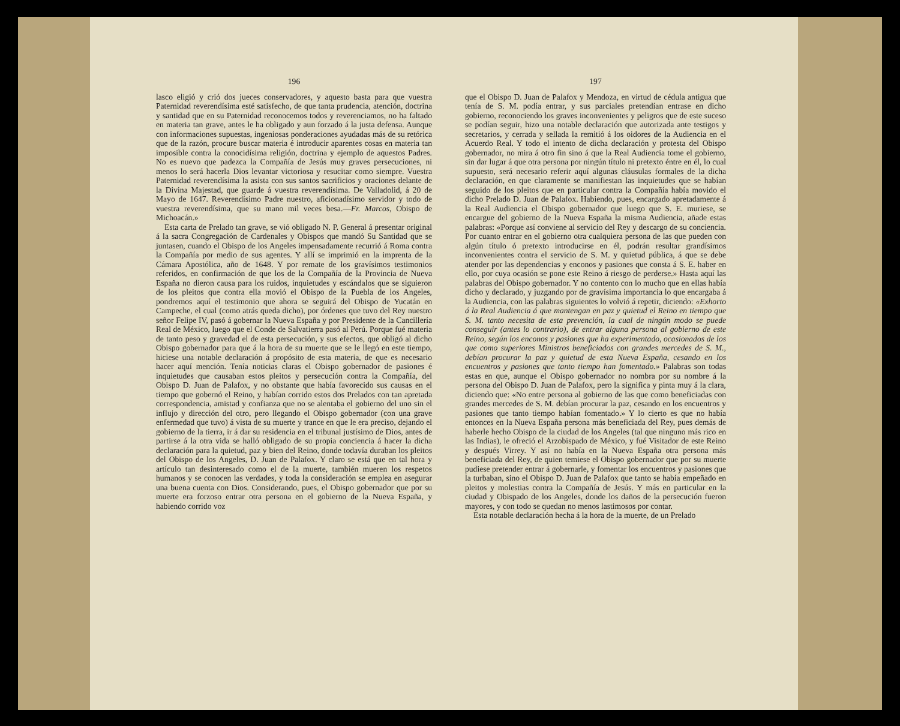196
lasco eligió y crió dos jueces conservadores, y aquesto basta para que vuestra Paternidad reverendísima esté satisfecho, de que tanta prudencia, atención, doctrina y santidad que en su Paternidad reconocemos todos y reverenciamos, no ha faltado en materia tan grave, antes le ha obligado y aun forzado á la justa defensa. Aunque con informaciones supuestas, ingeniosas ponderaciones ayudadas más de su retórica que de la razón, procure buscar materia é introducir aparentes cosas en materia tan imposible contra la conocidísima religión, doctrina y ejemplo de aquestos Padres. No es nuevo que padezca la Compañía de Jesús muy graves persecuciones, ni menos lo será hacerla Dios levantar victoriosa y resucitar como siempre. Vuestra Paternidad reverendísima la asista con sus santos sacrificios y oraciones delante de la Divina Majestad, que guarde á vuestra reverendísima. De Valladolid, á 20 de Mayo de 1647. Reverendísimo Padre nuestro, aficionadísimo servidor y todo de vuestra reverendísima, que su mano mil veces besa.—Fr. Marcos, Obispo de Michoacán.»
Esta carta de Prelado tan grave, se vió obligado N. P. General á presentar original á la sacra Congregación de Cardenales y Obispos que mandó Su Santidad que se juntasen, cuando el Obispo de los Angeles impensadamente recurrió á Roma contra la Compañía por medio de sus agentes. Y allí se imprimió en la imprenta de la Cámara Apostólica, año de 1648. Y por remate de los gravísimos testimonios referidos, en confirmación de que los de la Compañía de la Provincia de Nueva España no dieron causa para los ruidos, inquietudes y escándalos que se siguieron de los pleitos que contra ella movió el Obispo de la Puebla de los Angeles, pondremos aquí el testimonio que ahora se seguirá del Obispo de Yucatán en Campeche, el cual (como atrás queda dicho), por órdenes que tuvo del Rey nuestro señor Felipe IV, pasó á gobernar la Nueva España y por Presidente de la Cancillería Real de México, luego que el Conde de Salvatierra pasó al Perú. Porque fué materia de tanto peso y gravedad el de esta persecución, y sus efectos, que obligó al dicho Obispo gobernador para que á la hora de su muerte que se le llegó en este tiempo, hiciese una notable declaración á propósito de esta materia, de que es necesario hacer aquí mención. Tenía noticias claras el Obispo gobernador de pasiones é inquietudes que causaban estos pleitos y persecución contra la Compañía, del Obispo D. Juan de Palafox, y no obstante que había favorecido sus causas en el tiempo que gobernó el Reino, y habían corrido estos dos Prelados con tan apretada correspondencia, amistad y confianza que no se alentaba el gobierno del uno sin el influjo y dirección del otro, pero llegando el Obispo gobernador (con una grave enfermedad que tuvo) á vista de su muerte y trance en que le era preciso, dejando el gobierno de la tierra, ir á dar su residencia en el tribunal justísimo de Dios, antes de partirse á la otra vida se halló obligado de su propia conciencia á hacer la dicha declaración para la quietud, paz y bien del Reino, donde todavía duraban los pleitos del Obispo de los Angeles, D. Juan de Palafox. Y claro se está que en tal hora y artículo tan desinteresado como el de la muerte, también mueren los respetos humanos y se conocen las verdades, y toda la consideración se emplea en asegurar una buena cuenta con Dios. Considerando, pues, el Obispo gobernador que por su muerte era forzoso entrar otra persona en el gobierno de la Nueva España, y habiendo corrido voz
197
que el Obispo D. Juan de Palafox y Mendoza, en virtud de cédula antigua que tenía de S. M. podía entrar, y sus parciales pretendían entrase en dicho gobierno, reconociendo los graves inconvenientes y peligros que de este suceso se podían seguir, hizo una notable declaración que autorizada ante testigos y secretarios, y cerrada y sellada la remitió á los oidores de la Audiencia en el Acuerdo Real. Y todo el intento de dicha declaración y protesta del Obispo gobernador, no mira á otro fin sino á que la Real Audiencia tome el gobierno, sin dar lugar á que otra persona por ningún título ni pretexto éntre en él, lo cual supuesto, será necesario referir aquí algunas cláusulas formales de la dicha declaración, en que claramente se manifiestan las inquietudes que se habían seguido de los pleitos que en particular contra la Compañía había movido el dicho Prelado D. Juan de Palafox. Habiendo, pues, encargado apretadamente á la Real Audiencia el Obispo gobernador que luego que S. E. muriese, se encargue del gobierno de la Nueva España la misma Audiencia, añade estas palabras: «Porque así conviene al servicio del Rey y descargo de su conciencia. Por cuanto entrar en el gobierno otra cualquiera persona de las que pueden con algún título ó pretexto introducirse en él, podrán resultar grandísimos inconvenientes contra el servicio de S. M. y quietud pública, á que se debe atender por las dependencias y enconos y pasiones que consta á S. E. haber en ello, por cuya ocasión se pone este Reino á riesgo de perderse.» Hasta aquí las palabras del Obispo gobernador. Y no contento con lo mucho que en ellas había dicho y declarado, y juzgando por de gravísima importancia lo que encargaba á la Audiencia, con las palabras siguientes lo volvió á repetir, diciendo: «Exhorto á la Real Audiencia á que mantengan en paz y quietud el Reino en tiempo que S. M. tanto necesita de esta prevención, la cual de ningún modo se puede conseguir (antes lo contrario), de entrar alguna persona al gobierno de este Reino, según los enconos y pasiones que ha experimentado, ocasionados de los que como superiores Ministros beneficiados con grandes mercedes de S. M., debían procurar la paz y quietud de esta Nueva España, cesando en los encuentros y pasiones que tanto tiempo han fomentado.» Palabras son todas estas en que, aunque el Obispo gobernador no nombra por su nombre á la persona del Obispo D. Juan de Palafox, pero la significa y pinta muy á la clara, diciendo que: «No entre persona al gobierno de las que como beneficiadas con grandes mercedes de S. M. debían procurar la paz, cesando en los encuentros y pasiones que tanto tiempo habían fomentado.» Y lo cierto es que no había entonces en la Nueva España persona más beneficiada del Rey, pues demás de haberle hecho Obispo de la ciudad de los Angeles (tal que ninguno más rico en las Indias), le ofreció el Arzobispado de México, y fué Visitador de este Reino y después Virrey. Y así no había en la Nueva España otra persona más beneficiada del Rey, de quien temiese el Obispo gobernador que por su muerte pudiese pretender entrar á gobernarle, y fomentar los encuentros y pasiones que la turbaban, sino el Obispo D. Juan de Palafox que tanto se había empeñado en pleitos y molestias contra la Compañía de Jesús. Y más en particular en la ciudad y Obispado de los Angeles, donde los daños de la persecución fueron mayores, y con todo se quedan no menos lastimosos por contar.
Esta notable declaración hecha á la hora de la muerte, de un Prelado